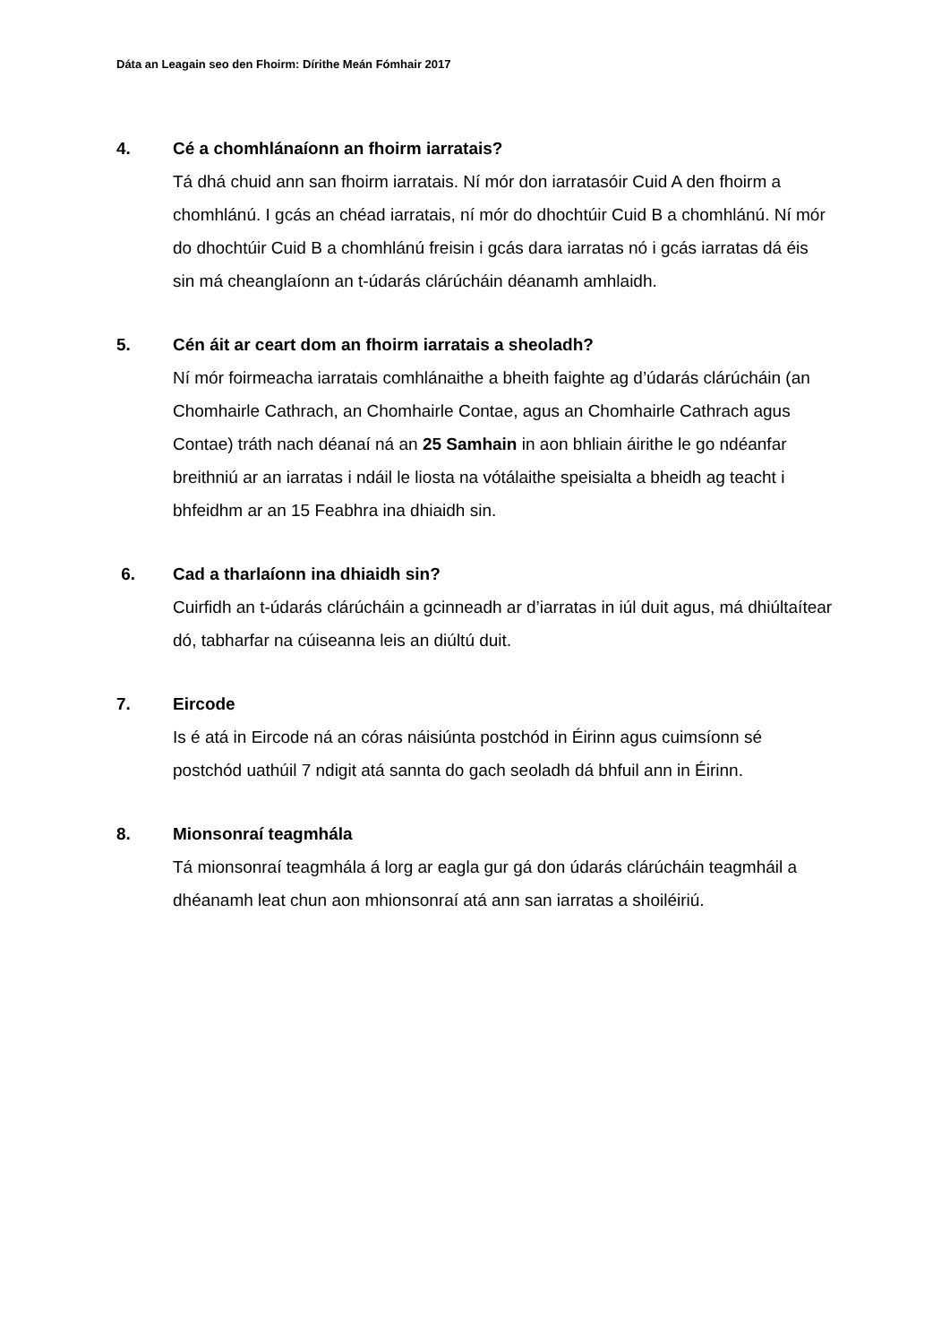Dáta an Leagain seo den Fhoirm: Dírithe Meán Fómhair 2017
4. Cé a chomhlánaíonn an fhoirm iarratais?
Tá dhá chuid ann san fhoirm iarratais. Ní mór don iarratasóir Cuid A den fhoirm a chomhlánú. I gcás an chéad iarratais, ní mór do dhochtúir Cuid B a chomhlánú. Ní mór do dhochtúir Cuid B a chomhlánú freisin i gcás dara iarratas nó i gcás iarratas dá éis sin má cheanglaíonn an t-údarás clárúcháin déanamh amhlaidh.
5. Cén áit ar ceart dom an fhoirm iarratais a sheoladh?
Ní mór foirmeacha iarratais comhlánaithe a bheith faighte ag d’údarás clárúcháin (an Chomhairle Cathrach, an Chomhairle Contae, agus an Chomhairle Cathrach agus Contae) tráth nach déanaí ná an 25 Samhain in aon bhliain áirithe le go ndéanfar breithniú ar an iarratas i ndáil le liosta na vótálaithe speisialta a bheidh ag teacht i bhfeidhm ar an 15 Feabhra ina dhiaidh sin.
6. Cad a tharlaíonn ina dhiaidh sin?
Cuirfidh an t-údarás clárúcháin a gcinneadh ar d’iarratas in iúl duit agus, má dhiúltaítear dó, tabharfar na cúiseanna leis an diúltú duit.
7. Eircode
Is é atá in Eircode ná an córas náisiúnta postchód in Éirinn agus cuimsíonn sé postchód uathúil 7 ndigit atá sannta do gach seoladh dá bhfuil ann in Éirinn.
8. Mionsonraí teagmhála
Tá mionsonraí teagmhála á lorg ar eagla gur gá don údarás clárúcháin teagmháil a dhéanamh leat chun aon mhionsonraí atá ann san iarratas a shoiléiriú.